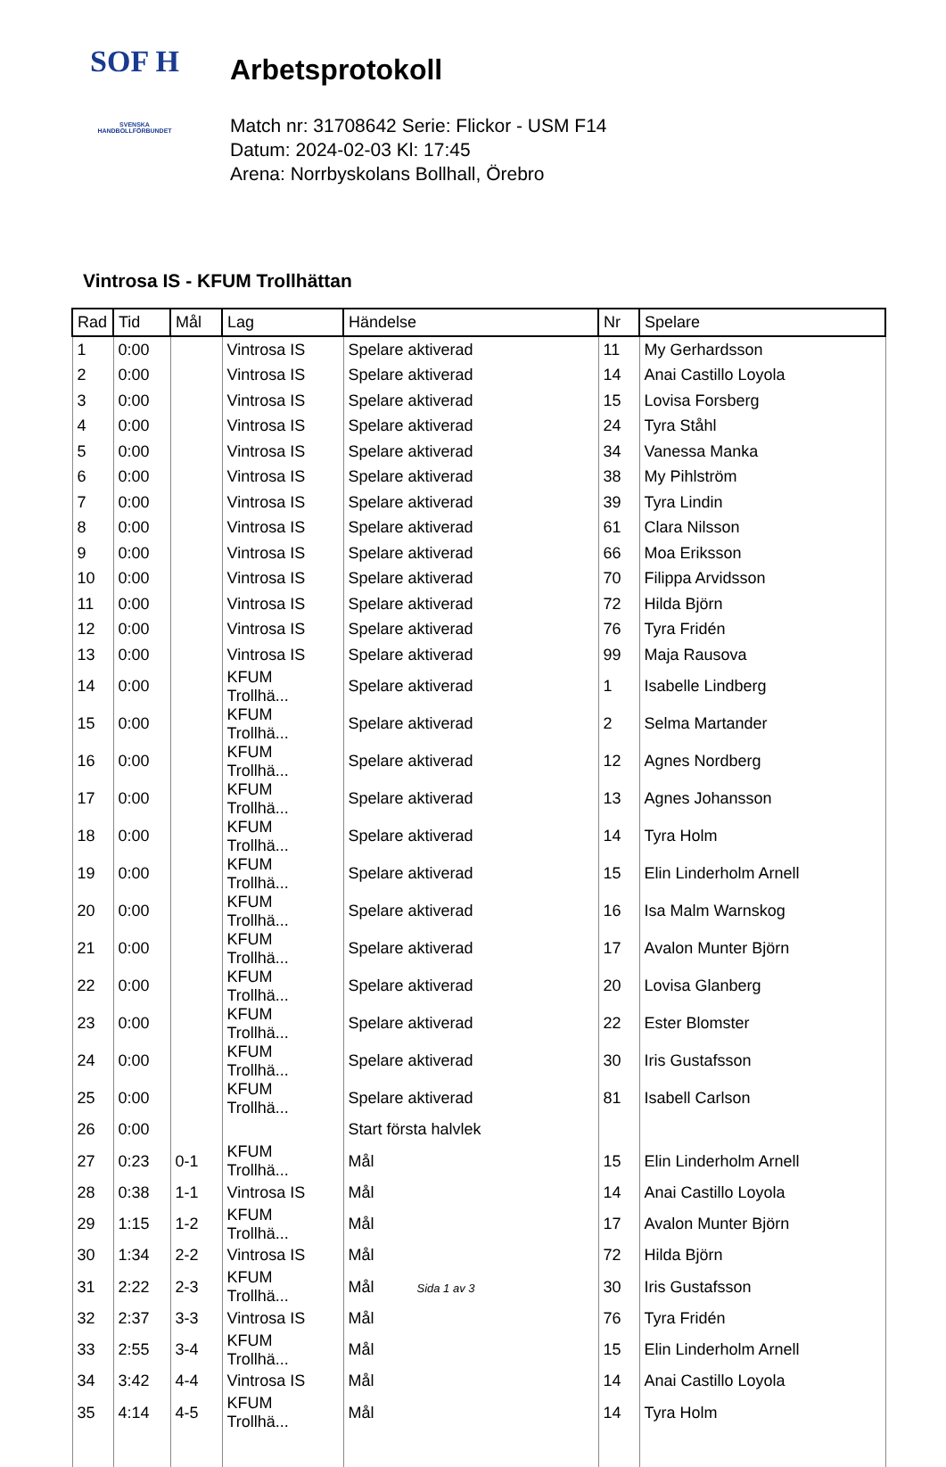SOF H
SVENSKA
HANDBOLLFÖRBUNDET
Arbetsprotokoll
Match nr: 31708642 Serie: Flickor - USM F14
Datum: 2024-02-03 Kl: 17:45
Arena: Norrbyskolans Bollhall, Örebro
Vintrosa IS - KFUM Trollhättan
| Rad | Tid | Mål | Lag | Händelse | Nr | Spelare |
| --- | --- | --- | --- | --- | --- | --- |
| 1 | 0:00 | | Vintrosa IS | Spelare aktiverad | 11 | My Gerhardsson |
| 2 | 0:00 | | Vintrosa IS | Spelare aktiverad | 14 | Anai Castillo Loyola |
| 3 | 0:00 | | Vintrosa IS | Spelare aktiverad | 15 | Lovisa Forsberg |
| 4 | 0:00 | | Vintrosa IS | Spelare aktiverad | 24 | Tyra Ståhl |
| 5 | 0:00 | | Vintrosa IS | Spelare aktiverad | 34 | Vanessa Manka |
| 6 | 0:00 | | Vintrosa IS | Spelare aktiverad | 38 | My Pihlström |
| 7 | 0:00 | | Vintrosa IS | Spelare aktiverad | 39 | Tyra Lindin |
| 8 | 0:00 | | Vintrosa IS | Spelare aktiverad | 61 | Clara Nilsson |
| 9 | 0:00 | | Vintrosa IS | Spelare aktiverad | 66 | Moa Eriksson |
| 10 | 0:00 | | Vintrosa IS | Spelare aktiverad | 70 | Filippa Arvidsson |
| 11 | 0:00 | | Vintrosa IS | Spelare aktiverad | 72 | Hilda Björn |
| 12 | 0:00 | | Vintrosa IS | Spelare aktiverad | 76 | Tyra Fridén |
| 13 | 0:00 | | Vintrosa IS | Spelare aktiverad | 99 | Maja Rausova |
| 14 | 0:00 | | KFUM Trollhä... | Spelare aktiverad | 1 | Isabelle Lindberg |
| 15 | 0:00 | | KFUM Trollhä... | Spelare aktiverad | 2 | Selma Martander |
| 16 | 0:00 | | KFUM Trollhä... | Spelare aktiverad | 12 | Agnes Nordberg |
| 17 | 0:00 | | KFUM Trollhä... | Spelare aktiverad | 13 | Agnes Johansson |
| 18 | 0:00 | | KFUM Trollhä... | Spelare aktiverad | 14 | Tyra Holm |
| 19 | 0:00 | | KFUM Trollhä... | Spelare aktiverad | 15 | Elin Linderholm Arnell |
| 20 | 0:00 | | KFUM Trollhä... | Spelare aktiverad | 16 | Isa Malm Warnskog |
| 21 | 0:00 | | KFUM Trollhä... | Spelare aktiverad | 17 | Avalon Munter Björn |
| 22 | 0:00 | | KFUM Trollhä... | Spelare aktiverad | 20 | Lovisa Glanberg |
| 23 | 0:00 | | KFUM Trollhä... | Spelare aktiverad | 22 | Ester Blomster |
| 24 | 0:00 | | KFUM Trollhä... | Spelare aktiverad | 30 | Iris Gustafsson |
| 25 | 0:00 | | KFUM Trollhä... | Spelare aktiverad | 81 | Isabell Carlson |
| 26 | 0:00 | | | Start första halvlek | | |
| 27 | 0:23 | 0-1 | KFUM Trollhä... | Mål | 15 | Elin Linderholm Arnell |
| 28 | 0:38 | 1-1 | Vintrosa IS | Mål | 14 | Anai Castillo Loyola |
| 29 | 1:15 | 1-2 | KFUM Trollhä... | Mål | 17 | Avalon Munter Björn |
| 30 | 1:34 | 2-2 | Vintrosa IS | Mål | 72 | Hilda Björn |
| 31 | 2:22 | 2-3 | KFUM Trollhä... | Mål | 30 | Iris Gustafsson |
| 32 | 2:37 | 3-3 | Vintrosa IS | Mål | 76 | Tyra Fridén |
| 33 | 2:55 | 3-4 | KFUM Trollhä... | Mål | 15 | Elin Linderholm Arnell |
| 34 | 3:42 | 4-4 | Vintrosa IS | Mål | 14 | Anai Castillo Loyola |
| 35 | 4:14 | 4-5 | KFUM Trollhä... | Mål | 14 | Tyra Holm |
Sida 1 av 3